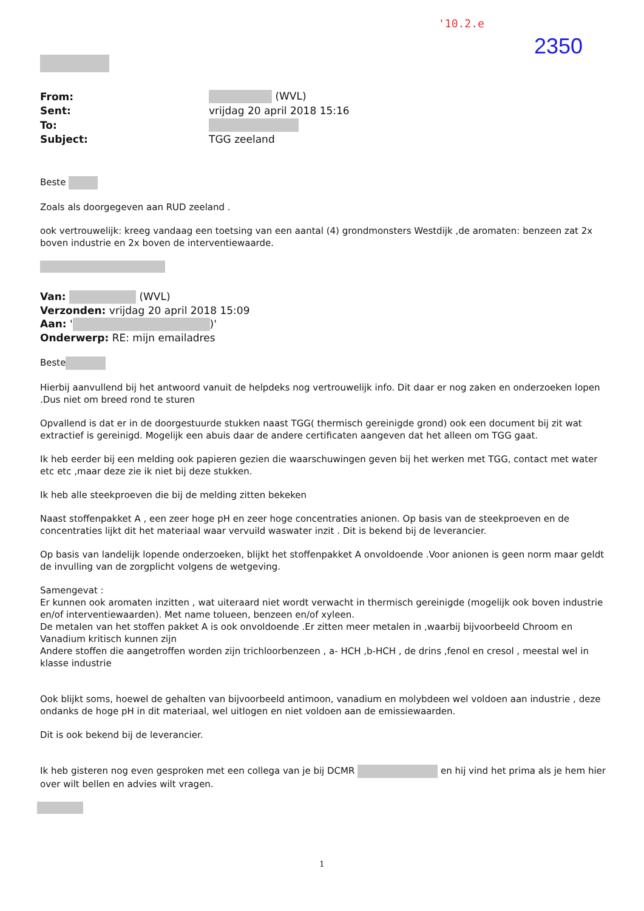'10.2.e
2350
| From: | (WVL) |
| Sent: | vrijdag 20 april 2018 15:16 |
| To: | |
| Subject: | TGG zeeland |
Beste
Zoals als doorgegeven aan RUD zeeland .
ook vertrouwelijk: kreeg vandaag een toetsing van een aantal (4) grondmonsters Westdijk ,de aromaten: benzeen zat 2x boven industrie en 2x boven de interventiewaarde.
Van: (WVL)
Verzonden: vrijdag 20 april 2018 15:09
Aan: ' )'
Onderwerp: RE: mijn emailadres
Beste
Hierbij aanvullend bij het antwoord vanuit de helpdeks nog vertrouwelijk info. Dit daar er nog zaken en onderzoeken lopen .Dus niet om breed rond te sturen
Opvallend is dat er in de doorgestuurde stukken naast TGG( thermisch gereinigde grond) ook een document bij zit wat extractief is gereinigd. Mogelijk een abuis daar de andere certificaten aangeven dat het alleen om TGG gaat.
Ik heb eerder bij een melding ook papieren gezien die waarschuwingen geven bij het werken met TGG, contact met water etc etc ,maar deze zie ik niet bij deze stukken.
Ik heb alle steekproeven die bij de melding zitten bekeken
Naast stoffenpakket A , een zeer hoge pH en zeer hoge concentraties anionen. Op basis van de steekproeven en de concentraties lijkt dit het materiaal waar vervuild waswater inzit . Dit is bekend bij de leverancier.
Op basis van landelijk lopende onderzoeken, blijkt het stoffenpakket A onvoldoende .Voor anionen is geen norm maar geldt de invulling van de zorgplicht volgens de wetgeving.
Samengevat :
Er kunnen ook aromaten inzitten , wat uiteraard niet wordt verwacht in thermisch gereinigde (mogelijk ook boven industrie en/of interventiewaarden). Met name tolueen, benzeen en/of xyleen.
De metalen van het stoffen pakket A is ook onvoldoende .Er zitten meer metalen in ,waarbij bijvoorbeeld Chroom en Vanadium kritisch kunnen zijn
Andere stoffen die aangetroffen worden zijn trichloorbenzeen , a- HCH ,b-HCH , de drins ,fenol en cresol , meestal wel in klasse industrie
Ook blijkt soms, hoewel de gehalten van bijvoorbeeld antimoon, vanadium en molybdeen wel voldoen aan industrie , deze ondanks de hoge pH in dit materiaal, wel uitlogen en niet voldoen aan de emissiewaarden.
Dit is ook bekend bij de leverancier.
Ik heb gisteren nog even gesproken met een collega van je bij DCMR en hij vind het prima als je hem hier over wilt bellen en advies wilt vragen.
1